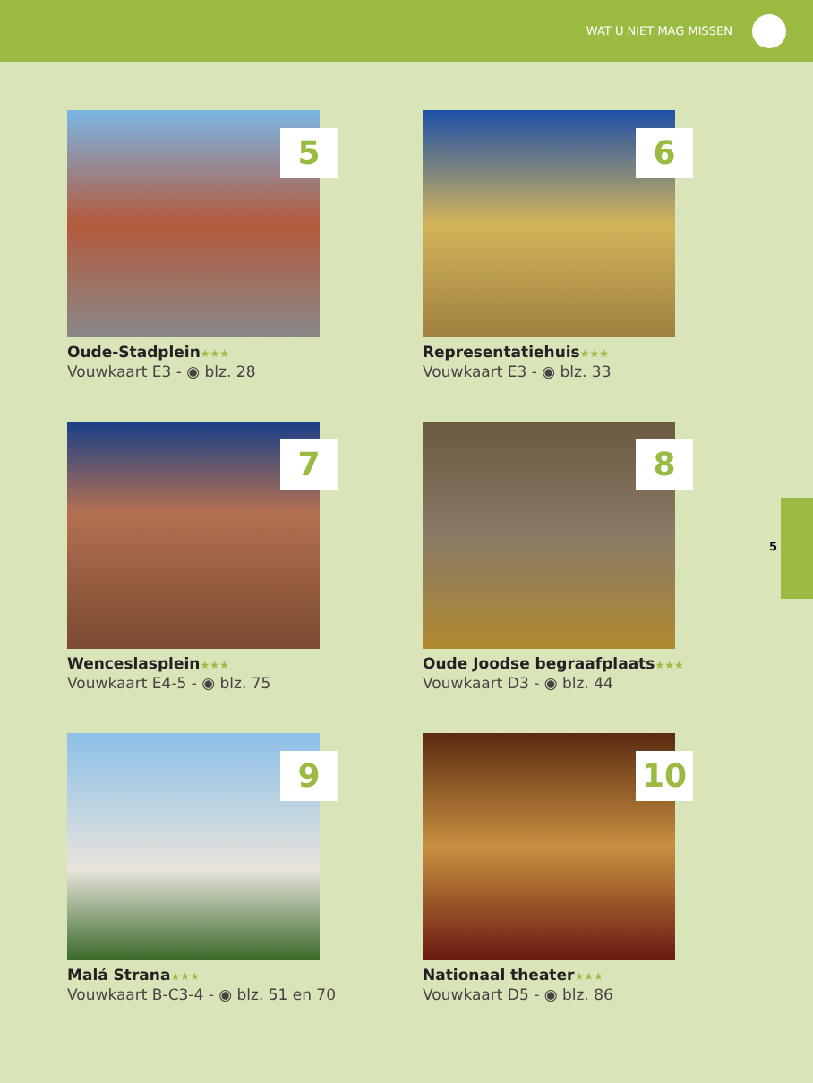WAT U NIET MAG MISSEN
5
Oude-Stadplein★★★
Vouwkaart E3 - ◉ blz. 28
6
Representatiehuis★★★
Vouwkaart E3 - ◉ blz. 33
7
Wenceslasplein★★★
Vouwkaart E4-5 - ◉ blz. 75
8
Oude Joodse begraafplaats★★★
Vouwkaart D3 - ◉ blz. 44
9
Malá Strana★★★
Vouwkaart B-C3-4 - ◉ blz. 51 en 70
10
Nationaal theater★★★
Vouwkaart D5 - ◉ blz. 86
5